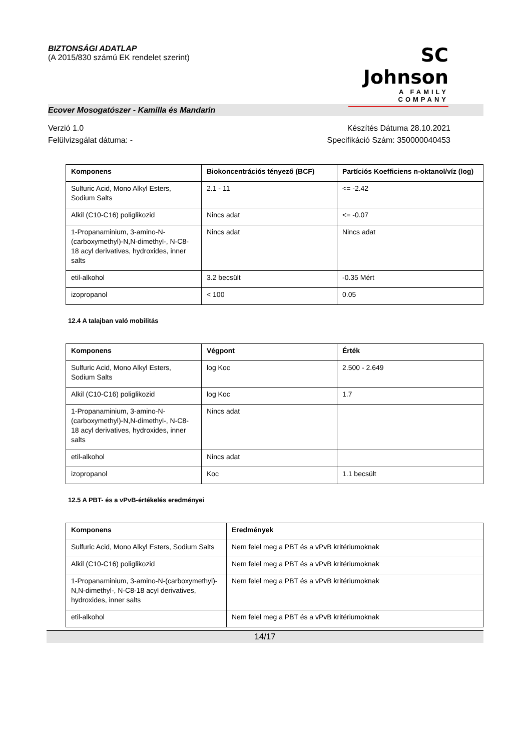BIZTONSÁGI ADATLAP
(A 2015/830 számú EK rendelet szerint)
SC Johnson
A FAMILY COMPANY
Ecover Mosogatószer - Kamilla és Mandarin
Verzió 1.0
Felülvizsgálat dátuma: -
Készítés Dátuma 28.10.2021
Specifikáció Szám: 350000040453
| Komponens | Biokoncentrációs tényező (BCF) | Partíciós Koefficiens n-oktanol/víz (log) |
| --- | --- | --- |
| Sulfuric Acid, Mono Alkyl Esters, Sodium Salts | 2.1 - 11 | <= -2.42 |
| Alkil (C10-C16) poliglikozid | Nincs adat | <= -0.07 |
| 1-Propanaminium, 3-amino-N-(carboxymethyl)-N,N-dimethyl-, N-C8-18 acyl derivatives, hydroxides, inner salts | Nincs adat | Nincs adat |
| etil-alkohol | 3.2 becsült | -0.35 Mért |
| izopropanol | < 100 | 0.05 |
12.4 A talajban való mobilitás
| Komponens | Végpont | Érték |
| --- | --- | --- |
| Sulfuric Acid, Mono Alkyl Esters, Sodium Salts | log Koc | 2.500 - 2.649 |
| Alkil (C10-C16) poliglikozid | log Koc | 1.7 |
| 1-Propanaminium, 3-amino-N-(carboxymethyl)-N,N-dimethyl-, N-C8-18 acyl derivatives, hydroxides, inner salts | Nincs adat | |
| etil-alkohol | Nincs adat | |
| izopropanol | Koc | 1.1 becsült |
12.5 A PBT- és a vPvB-értékelés eredményei
| Komponens | Eredmények |
| --- | --- |
| Sulfuric Acid, Mono Alkyl Esters, Sodium Salts | Nem felel meg a PBT és a vPvB kritériumoknak |
| Alkil (C10-C16) poliglikozid | Nem felel meg a PBT és a vPvB kritériumoknak |
| 1-Propanaminium, 3-amino-N-(carboxymethyl)-N,N-dimethyl-, N-C8-18 acyl derivatives, hydroxides, inner salts | Nem felel meg a PBT és a vPvB kritériumoknak |
| etil-alkohol | Nem felel meg a PBT és a vPvB kritériumoknak |
14/17